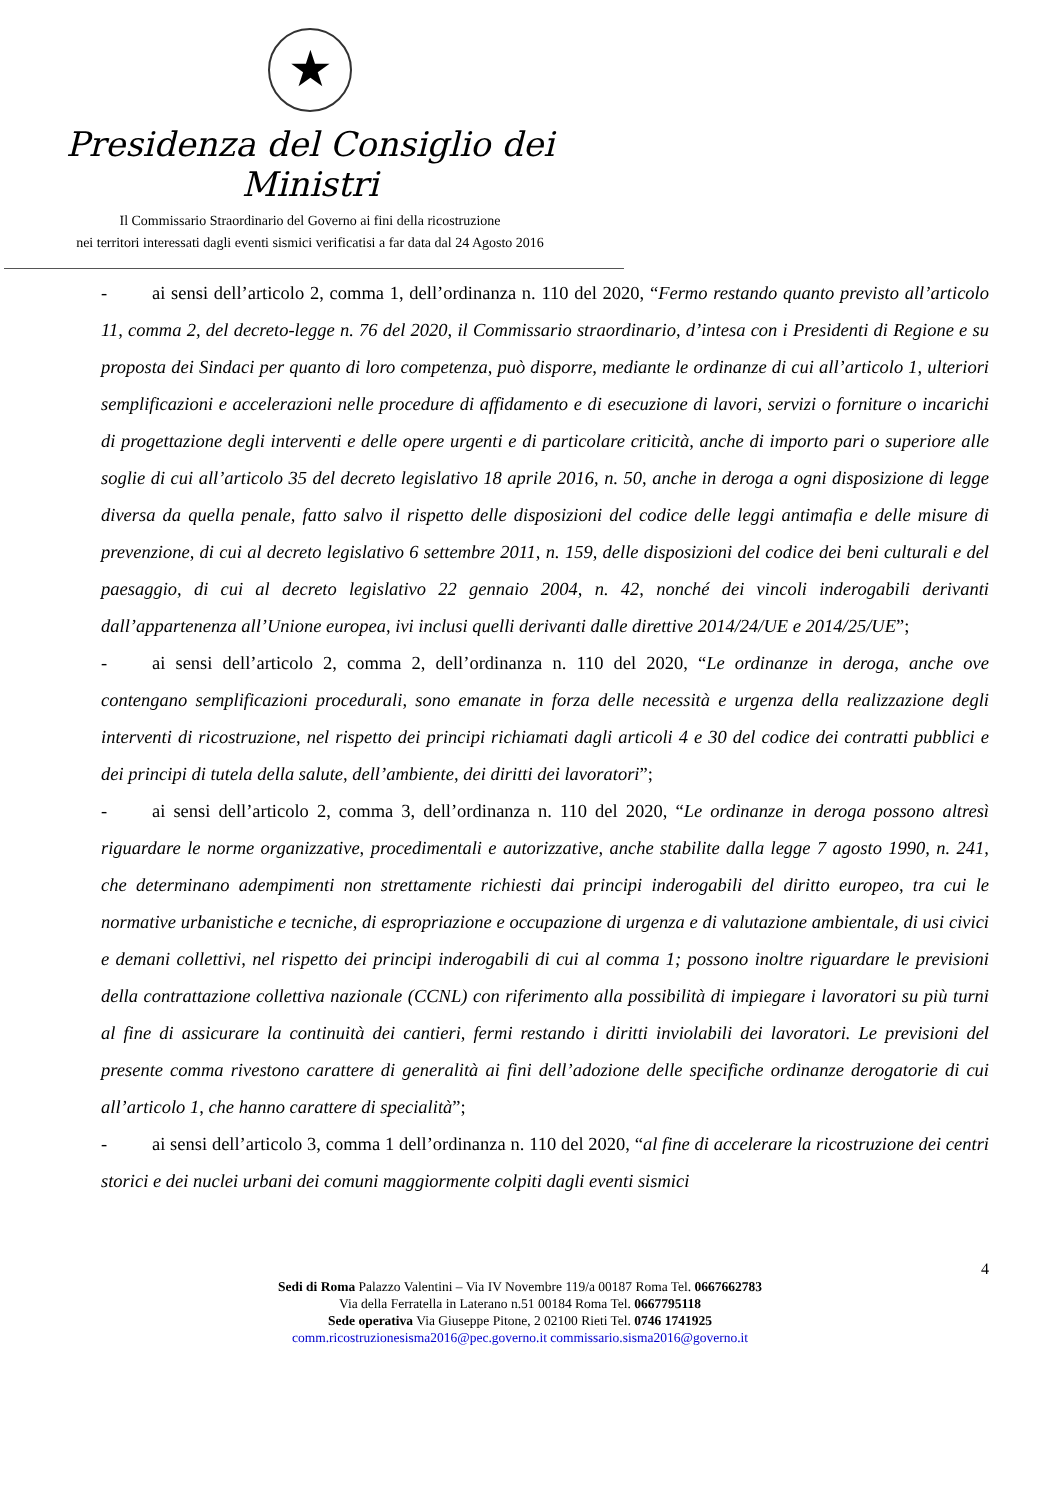★
Presidenza del Consiglio dei Ministri
Il Commissario Straordinario del Governo ai fini della ricostruzione
nei territori interessati dagli eventi sismici verificatisi a far data dal 24 Agosto 2016
- ai sensi dell’articolo 2, comma 1, dell’ordinanza n. 110 del 2020, “Fermo restando quanto previsto all’articolo 11, comma 2, del decreto-legge n. 76 del 2020, il Commissario straordinario, d’intesa con i Presidenti di Regione e su proposta dei Sindaci per quanto di loro competenza, può disporre, mediante le ordinanze di cui all’articolo 1, ulteriori semplificazioni e accelerazioni nelle procedure di affidamento e di esecuzione di lavori, servizi o forniture o incarichi di progettazione degli interventi e delle opere urgenti e di particolare criticità, anche di importo pari o superiore alle soglie di cui all’articolo 35 del decreto legislativo 18 aprile 2016, n. 50, anche in deroga a ogni disposizione di legge diversa da quella penale, fatto salvo il rispetto delle disposizioni del codice delle leggi antimafia e delle misure di prevenzione, di cui al decreto legislativo 6 settembre 2011, n. 159, delle disposizioni del codice dei beni culturali e del paesaggio, di cui al decreto legislativo 22 gennaio 2004, n. 42, nonché dei vincoli inderogabili derivanti dall’appartenenza all’Unione europea, ivi inclusi quelli derivanti dalle direttive 2014/24/UE e 2014/25/UE”;
- ai sensi dell’articolo 2, comma 2, dell’ordinanza n. 110 del 2020, “Le ordinanze in deroga, anche ove contengano semplificazioni procedurali, sono emanate in forza delle necessità e urgenza della realizzazione degli interventi di ricostruzione, nel rispetto dei principi richiamati dagli articoli 4 e 30 del codice dei contratti pubblici e dei principi di tutela della salute, dell’ambiente, dei diritti dei lavoratori”;
- ai sensi dell’articolo 2, comma 3, dell’ordinanza n. 110 del 2020, “Le ordinanze in deroga possono altresì riguardare le norme organizzative, procedimentali e autorizzative, anche stabilite dalla legge 7 agosto 1990, n. 241, che determinano adempimenti non strettamente richiesti dai principi inderogabili del diritto europeo, tra cui le normative urbanistiche e tecniche, di espropriazione e occupazione di urgenza e di valutazione ambientale, di usi civici e demani collettivi, nel rispetto dei principi inderogabili di cui al comma 1; possono inoltre riguardare le previsioni della contrattazione collettiva nazionale (CCNL) con riferimento alla possibilità di impiegare i lavoratori su più turni al fine di assicurare la continuità dei cantieri, fermi restando i diritti inviolabili dei lavoratori. Le previsioni del presente comma rivestono carattere di generalità ai fini dell’adozione delle specifiche ordinanze derogatorie di cui all’articolo 1, che hanno carattere di specialità”;
- ai sensi dell’articolo 3, comma 1 dell’ordinanza n. 110 del 2020, “al fine di accelerare la ricostruzione dei centri storici e dei nuclei urbani dei comuni maggiormente colpiti dagli eventi sismici
4
Sedi di Roma Palazzo Valentini – Via IV Novembre 119/a 00187 Roma Tel. 0667662783
Via della Ferratella in Laterano n.51 00184 Roma Tel. 0667795118
Sede operativa Via Giuseppe Pitone, 2 02100 Rieti Tel. 0746 1741925
comm.ricostruzionesisma2016@pec.governo.it commissario.sisma2016@governo.it